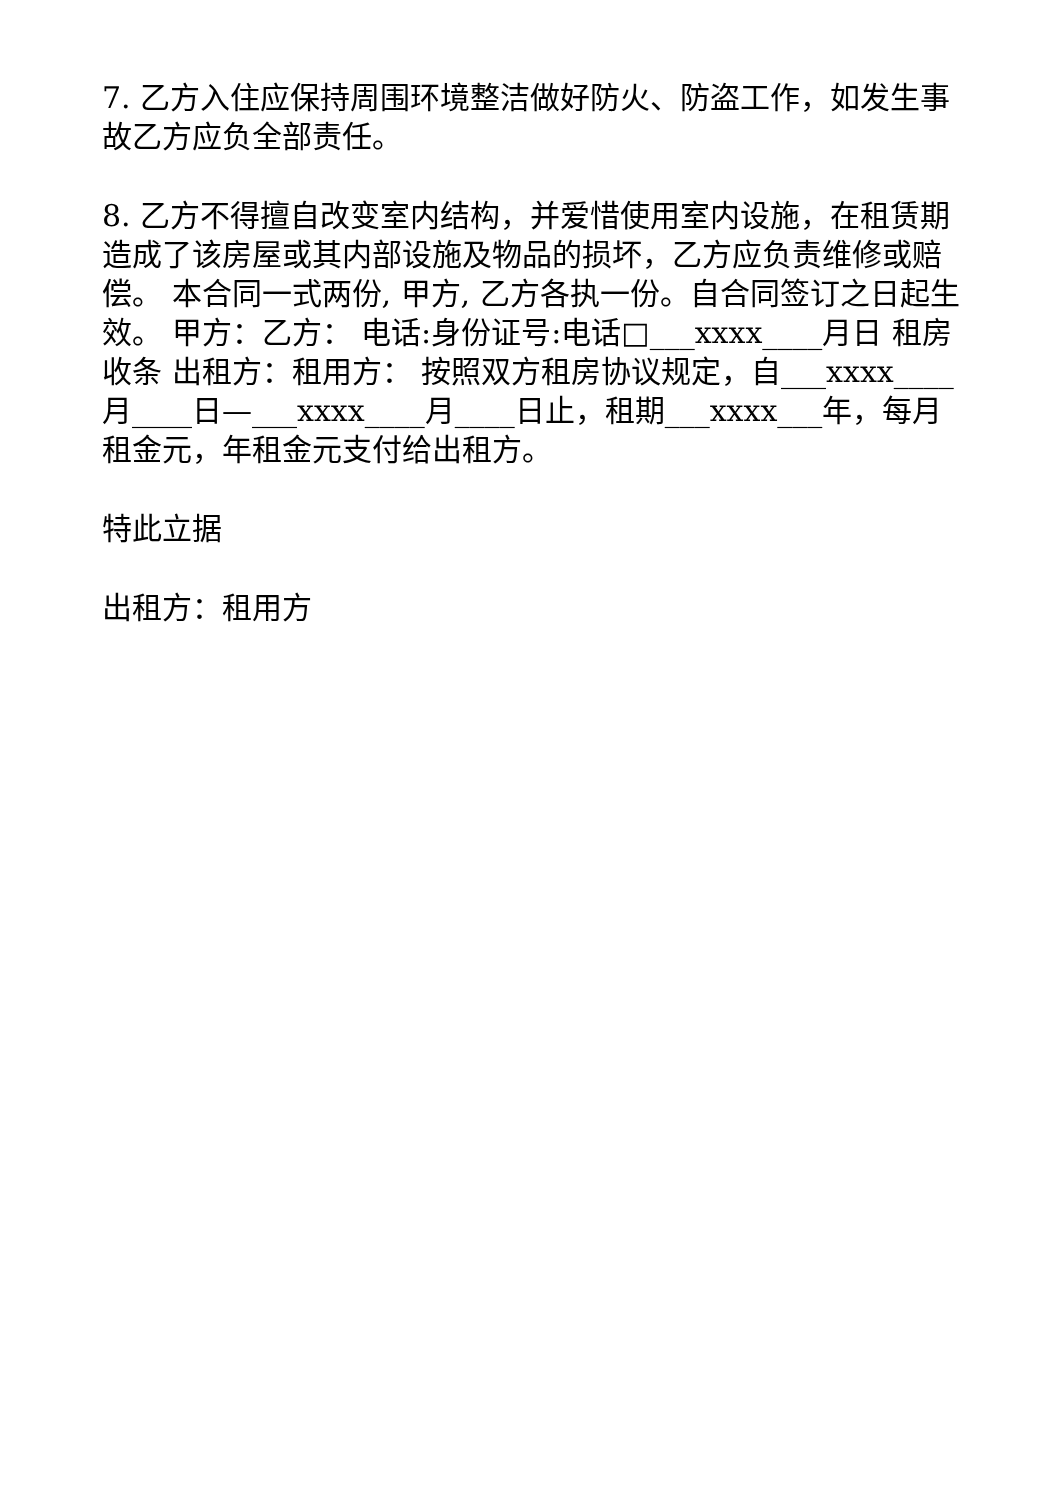7. 乙方入住应保持周围环境整洁做好防火、防盗工作，如发生事故乙方应负全部责任。
8. 乙方不得擅自改变室内结构，并爱惜使用室内设施，在租赁期造成了该房屋或其内部设施及物品的损坏，乙方应负责维修或赔偿。 本合同一式两份, 甲方, 乙方各执一份。自合同签订之日起生效。 甲方：乙方： 电话:身份证号:电话□___xxxx____月日 租房收条 出租方：租用方： 按照双方租房协议规定，自___xxxx____月____日—___xxxx____月____日止，租期___xxxx___年，每月租金元，年租金元支付给出租方。
特此立据
出租方：租用方